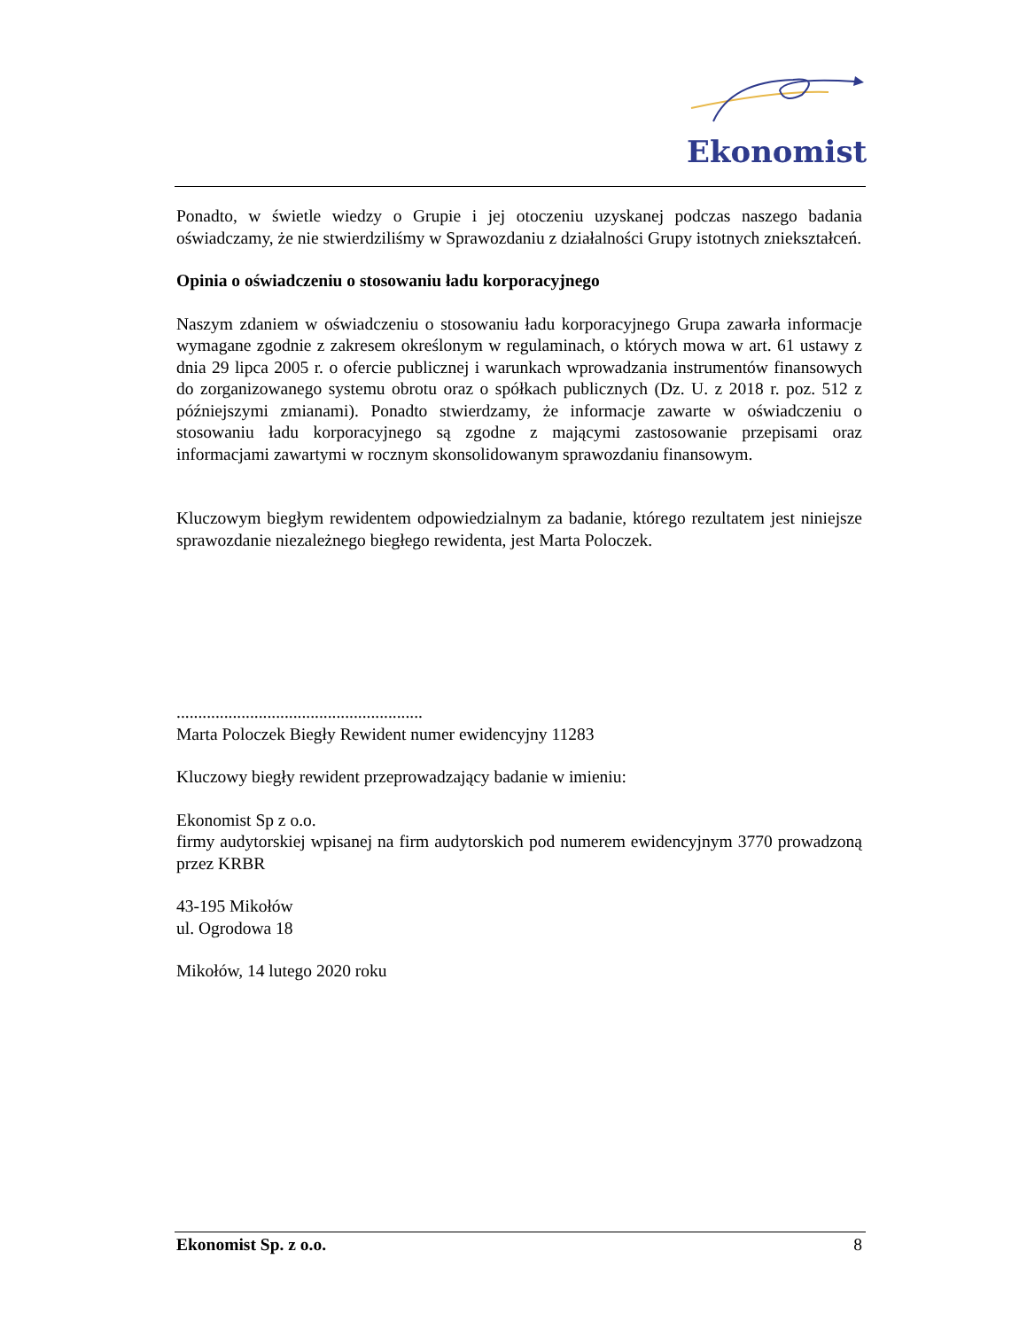Ekonomist
Ponadto, w świetle wiedzy o Grupie i jej otoczeniu uzyskanej podczas naszego badania oświadczamy, że nie stwierdziliśmy w Sprawozdaniu z działalności Grupy istotnych zniekształceń.
Opinia o oświadczeniu o stosowaniu ładu korporacyjnego
Naszym zdaniem w oświadczeniu o stosowaniu ładu korporacyjnego Grupa zawarła informacje wymagane zgodnie z zakresem określonym w regulaminach, o których mowa w art. 61 ustawy z dnia 29 lipca 2005 r. o ofercie publicznej i warunkach wprowadzania instrumentów finansowych do zorganizowanego systemu obrotu oraz o spółkach publicznych (Dz. U. z 2018 r. poz. 512 z późniejszymi zmianami). Ponadto stwierdzamy, że informacje zawarte w oświadczeniu o stosowaniu ładu korporacyjnego są zgodne z mającymi zastosowanie przepisami oraz informacjami zawartymi w rocznym skonsolidowanym sprawozdaniu finansowym.
Kluczowym biegłym rewidentem odpowiedzialnym za badanie, którego rezultatem jest niniejsze sprawozdanie niezależnego biegłego rewidenta, jest Marta Poloczek.
.........................................................
Marta Poloczek Biegły Rewident numer ewidencyjny 11283
Kluczowy biegły rewident przeprowadzający badanie w imieniu:
Ekonomist Sp z o.o.
firmy audytorskiej wpisanej na firm audytorskich pod numerem ewidencyjnym 3770 prowadzoną przez KRBR
43-195 Mikołów
ul. Ogrodowa 18
Mikołów, 14 lutego 2020 roku
Ekonomist Sp. z o.o. 8